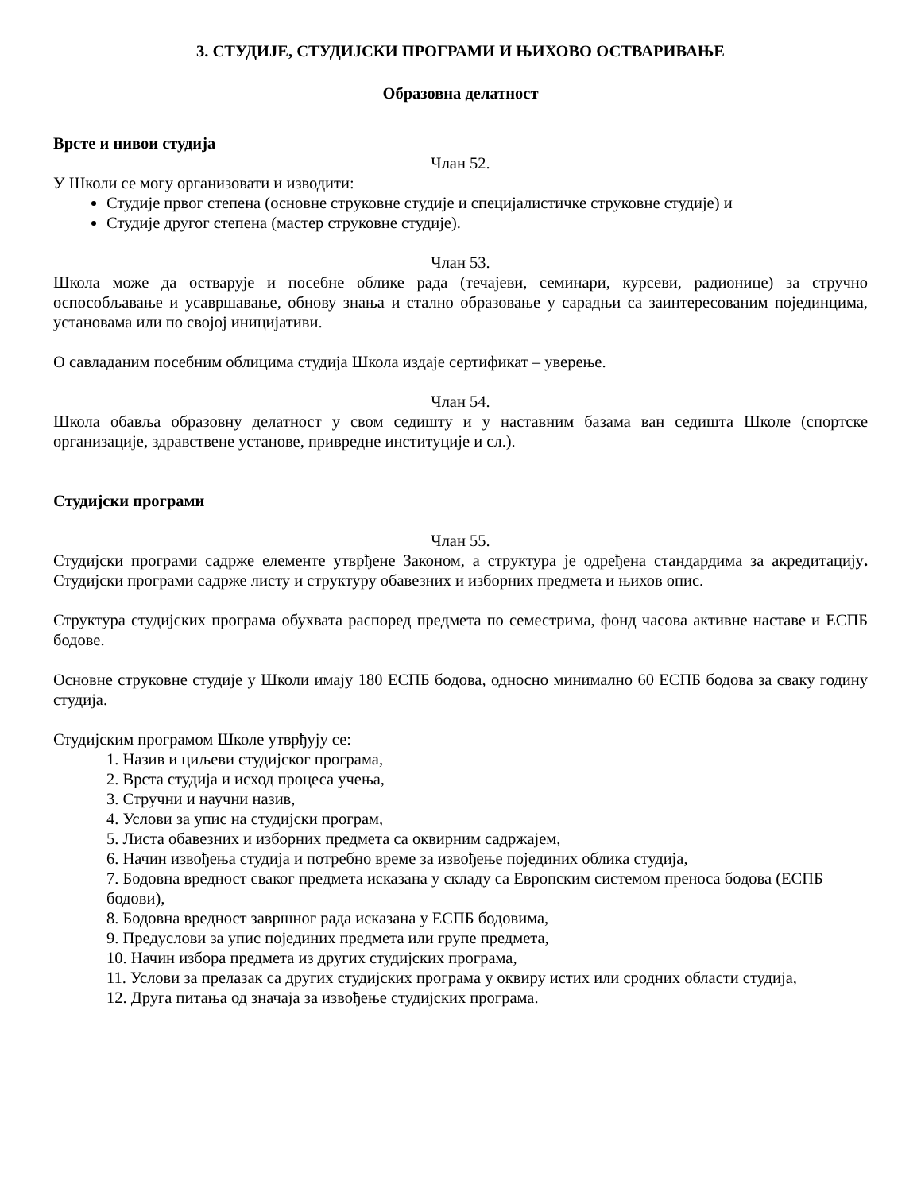3. СТУДИЈЕ, СТУДИЈСКИ ПРОГРАМИ И ЊИХОВО ОСТВАРИВАЊЕ
Образовна делатност
Врсте и нивои студија
Члан 52.
У Школи се могу организовати и изводити:
Студије првог степена (основне струковне студије и специјалистичке струковне студије) и
Студије другог степена (мастер струковне студије).
Члан 53.
Школа може да остварује и посебне облике рада (течајеви, семинари, курсеви, радионице) за стручно оспособљавање и усавршавање, обнову знања и стално образовање у сарадњи са заинтересованим појединцима, установама или по својој иницијативи.
О савладаним посебним облицима студија Школа издаје сертификат – уверење.
Члан 54.
Школа обавља образовну делатност у свом седишту и у наставним базама ван седишта Школе (спортске организације, здравствене установе, привредне институције и сл.).
Студијски програми
Члан 55.
Студијски програми садрже елементе утврђене Законом, а структура је одређена стандардима за акредитацију. Студијски програми садрже листу и структуру обавезних и изборних предмета и њихов опис.
Структура студијских програма обухвата распоред предмета по семестрима, фонд часова активне наставе и ЕСПБ бодове.
Основне струковне студије у Школи имају 180 ЕСПБ бодова, односно минимално 60 ЕСПБ бодова за сваку годину студија.
Студијским програмом Школе утврђују се:
1. Назив и циљеви студијског програма,
2. Врста студија и исход процеса учења,
3. Стручни и научни назив,
4. Услови за упис на студијски програм,
5. Листа обавезних и изборних предмета са оквирним садржајем,
6. Начин извођења студија и потребно време за извођење појединих облика студија,
7. Бодовна вредност сваког предмета исказана у складу са Европским системом преноса бодова (ЕСПБ бодови),
8. Бодовна вредност завршног рада исказана у ЕСПБ бодовима,
9. Предуслови за упис појединих предмета или групе предмета,
10. Начин избора предмета из других студијских програма,
11. Услови за прелазак са других студијских програма у оквиру истих или сродних области студија,
12. Друга питања од значаја за извођење студијских програма.